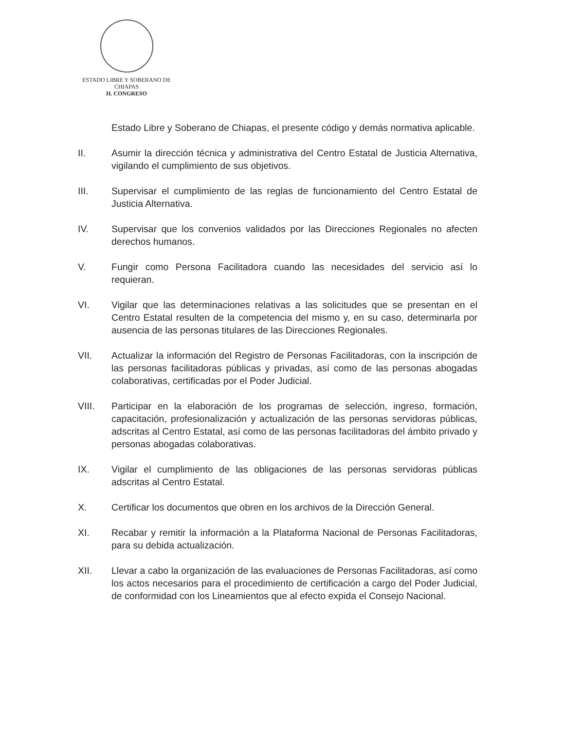ESTADO LIBRE Y SOBERANO DE
CHIAPAS
H. CONGRESO
Estado Libre y Soberano de Chiapas, el presente código y demás normativa aplicable.
II. Asumir la dirección técnica y administrativa del Centro Estatal de Justicia Alternativa, vigilando el cumplimiento de sus objetivos.
III. Supervisar el cumplimiento de las reglas de funcionamiento del Centro Estatal de Justicia Alternativa.
IV. Supervisar que los convenios validados por las Direcciones Regionales no afecten derechos humanos.
V. Fungir como Persona Facilitadora cuando las necesidades del servicio así lo requieran.
VI. Vigilar que las determinaciones relativas a las solicitudes que se presentan en el Centro Estatal resulten de la competencia del mismo y, en su caso, determinarla por ausencia de las personas titulares de las Direcciones Regionales.
VII. Actualizar la información del Registro de Personas Facilitadoras, con la inscripción de las personas facilitadoras públicas y privadas, así como de las personas abogadas colaborativas, certificadas por el Poder Judicial.
VIII. Participar en la elaboración de los programas de selección, ingreso, formación, capacitación, profesionalización y actualización de las personas servidoras públicas, adscritas al Centro Estatal, así como de las personas facilitadoras del ámbito privado y personas abogadas colaborativas.
IX. Vigilar el cumplimiento de las obligaciones de las personas servidoras públicas adscritas al Centro Estatal.
X. Certificar los documentos que obren en los archivos de la Dirección General.
XI. Recabar y remitir la información a la Plataforma Nacional de Personas Facilitadoras, para su debida actualización.
XII. Llevar a cabo la organización de las evaluaciones de Personas Facilitadoras, así como los actos necesarios para el procedimiento de certificación a cargo del Poder Judicial, de conformidad con los Lineamientos que al efecto expida el Consejo Nacional.